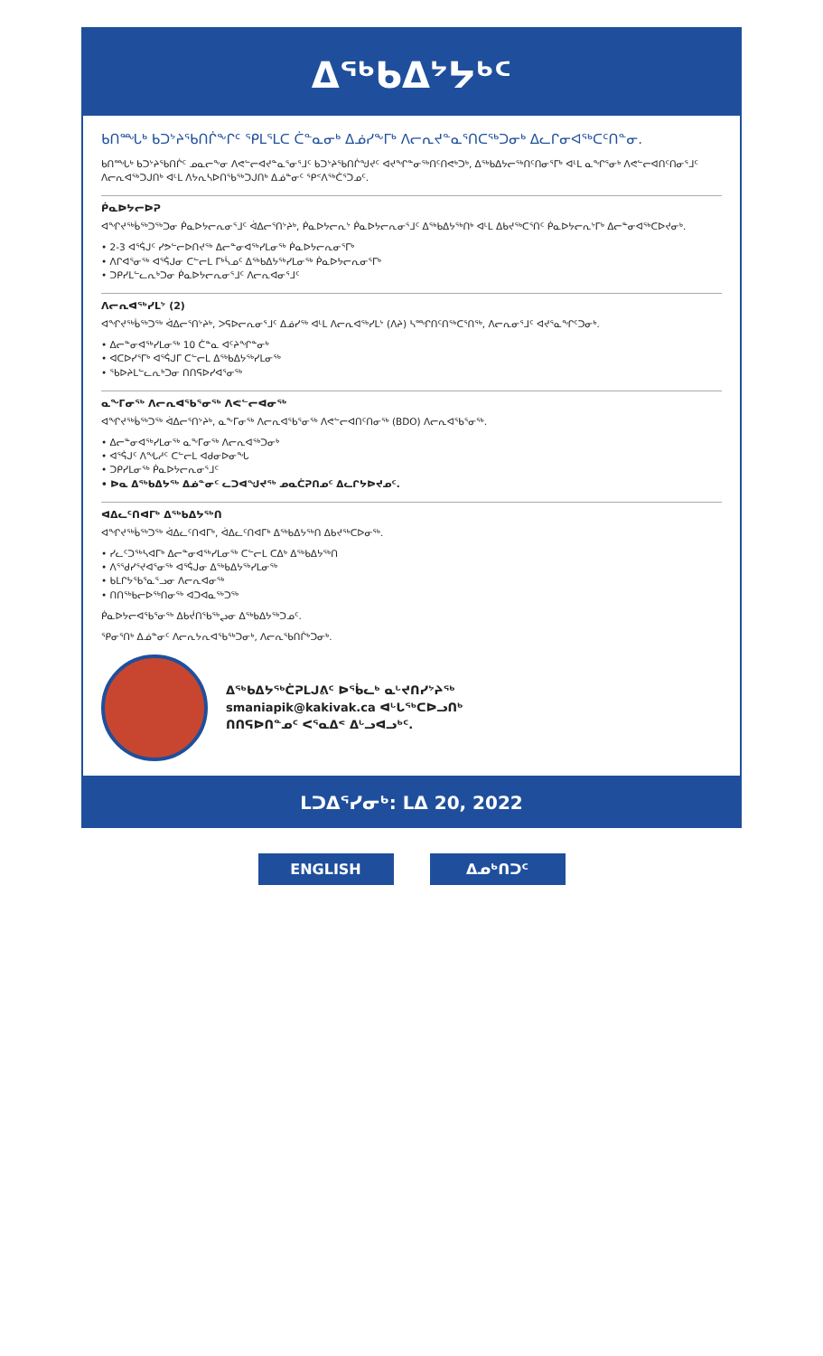ᐃᖅᑲᐃᔾᔭᒃᑦ
ᑲᑎᙵᒃ ᑲᑐᔾᔨᖃᑎᒌᖕᒋᑦ ᕿᒪᕐᒪᑕ ᑖᓐᓇᓂᒃ ᐃᓅᓯᖕᒥᒃ ᐱᓕᕆᔪᓐᓇᕐᑎᑕᖅᑐᓂᒃ ᐃᓚᒋᓂᐊᖅᑕᑦᑎᓐᓂ.
ᑲᑎᙵᒃ ᑲᑐᔾᔨᖃᑎᒌᑦ ᓄᓇᓕᖕᓂ ᐱᕙᓪᓕᐊᔪᓐᓇᕐᓂᕐᒧᑦ ᑲᑐᔾᔨᖃᑎᒌᖑᔪᑦ ᐊᔪᖏᓐᓂᖅᑎᑦᑎᕙᒃᑐᒃ, ᐃᖅᑲᐃᔭᓕᖅᑎᑦᑎᓂᕐᒥᒃ ᐊᒻᒪ ᓇᖏᕐᓂᒃ ᐱᕙᓪᓕᐊᑎᑦᑎᓂᕐᒧᑦ ᐱᓕᕆᐊᖅᑐᒍᑎᒃ ᐊᒻᒪ ᐱᔭᕆᓴᐅᑎᖃᖅᑐᒍᑎᒃ ᐃᓅᓐᓂᑦ ᕿᑉᐱᖅᑖᕐᑐᓄᑦ.
ᑮᓇᐅᔭᓕᐅᕈ
ᐊᖏᔪᖅᑳᖅᑐᖅᑐᓂ ᑮᓇᐅᔭᓕᕆᓂᕐᒧᑦ ᐋᐃᓕᕐᑎᔾᔨᒃ, ᑮᓇᐅᔭᓕᕆᔾ ᑮᓇᐅᔭᓕᕆᓂᕐᒧᑦ ᐃᖅᑲᐃᔭᖅᑎᒃ ᐊᒻᒪ ᐃᑲᔪᖅᑕᕐᑎᑦ ᑮᓇᐅᔭᓕᕆᔾᒥᒃ ᐃᓕᓐᓂᐊᖅᑕᐅᔪᓂᒃ.
• 2-3 ᐊᕐᕌᒍᑦ ᓯᕗᓪᓕᐅᑎᔪᖅ ᐃᓕᓐᓂᐊᖅᓯᒪᓂᖅ ᑮᓇᐅᔭᓕᕆᓂᕐᒥᒃ
• ᐱᒋᐊᕐᓂᖅ ᐊᕐᕌᒍᓂ ᑕᓪᓕᒪ ᒥᒃᓵᓄᑦ ᐃᖅᑲᐃᔭᖅᓯᒪᓂᖅ ᑮᓇᐅᔭᓕᕆᓂᕐᒥᒃ
• ᑐᑭᓯᒪᓪᓚᕆᒃᑐᓂ ᑮᓇᐅᔭᓕᕆᓂᕐᒧᑦ ᐱᓕᕆᐊᓂᕐᒧᑦ
ᐱᓕᕆᐊᖅᓯᒪᔾ (2)
ᐊᖏᔪᖅᑳᖅᑐᖅ ᐋᐃᓕᕐᑎᔾᔨᒃ, ᐳᕋᐅᓕᕆᓂᕐᒧᑦ ᐃᓅᓯᖅ ᐊᒻᒪ ᐱᓕᕆᐊᖅᓯᒪᔾ (ᐱᔨ) ᓴᙱᑎᑦᑎᖅᑕᕐᑎᖅ, ᐱᓕᕆᓂᕐᒧᑦ ᐊᔪᕐᓇᖏᑦᑐᓂᒃ.
• ᐃᓕᓐᓂᐊᖅᓯᒪᓂᖅ 10 ᑖᓐᓇ ᐊᑦᔨᖏᓐᓂᒃ
• ᐊᑕᐅᓯᕐᒥᒃ ᐊᕐᕌᒍᒥ ᑕᓪᓕᒪ ᐃᖅᑲᐃᔭᖅᓯᒪᓂᖅ
• ᖃᐅᔨᒪᓪᓚᕆᒃᑐᓂ ᑎᑎᕋᐅᓯᐊᕐᓂᖅ
ᓇᖕᒥᓂᖅ ᐱᓕᕆᐊᖃᕐᓂᖅ ᐱᕙᓪᓕᐊᓂᖅ
ᐊᖏᔪᖅᑳᖅᑐᖅ ᐋᐃᓕᕐᑎᔾᔨᒃ, ᓇᖕᒥᓂᖅ ᐱᓕᕆᐊᖃᕐᓂᖅ ᐱᕙᓪᓕᐊᑎᑦᑎᓂᖅ (BDO) ᐱᓕᕆᐊᖃᕐᓂᖅ.
• ᐃᓕᓐᓂᐊᖅᓯᒪᓂᖅ ᓇᖕᒥᓂᖅ ᐱᓕᕆᐊᖅᑐᓂᒃ
• ᐊᕐᕌᒍᑦ ᐱᖓᓱᑦ ᑕᓪᓕᒪ ᐊᑯᓂᐅᓂᖓ
• ᑐᑭᓯᒪᓂᖅ ᑮᓇᐅᔭᓕᕆᓂᕐᒧᑦ
• ᐅᓇ ᐃᖅᑲᐃᔭᖅ ᐃᓅᓐᓂᑦ ᓚᑐᐊᖑᔪᖅ ᓄᓇᑖᕈᑎᓄᑦ ᐃᓚᒋᔭᐅᔪᓄᑦ.
ᐊᐃᓚᑦᑎᐊᒥᒃ ᐃᖅᑲᐃᔭᖅᑎ
ᐊᖏᔪᖅᑳᖅᑐᖅ ᐋᐃᓚᑦᑎᐊᒥᒃ, ᐋᐃᓚᑦᑎᐊᒥᒃ ᐃᖅᑲᐃᔭᖅᑎ ᐃᑲᔪᖅᑕᐅᓂᖅ.
• ᓯᓚᑦᑐᖅᓴᐊᒥᒃ ᐃᓕᓐᓂᐊᖅᓯᒪᓂᖅ ᑕᓪᓕᒪ ᑕᐃᒃ ᐃᖅᑲᐃᔭᖅᑎ
• ᐱᕐᖁᓯᕐᔪᐊᕐᓂᖅ ᐊᕐᕌᒍᓂ ᐃᖅᑲᐃᔭᖅᓯᒪᓂᖅ
• ᑲᒪᒋᔭᖃᕐᓇᕐᓗᓂ ᐱᓕᕆᐊᓂᖅ
• ᑎᑎᖅᑲᓕᐅᖅᑎᓂᖅ ᐊᑐᐊᓇᖅᑐᖅ
ᑮᓇᐅᔭᓕᐊᖃᕐᓂᖅ ᐃᑲᔫᑎᖃᖅᖢᓂ ᐃᖅᑲᐃᔭᖅᑐᓄᑦ.
ᕿᓂᕐᑎᒃ ᐃᓅᓐᓂᑦ ᐱᓕᕆᔭᕆᐊᖃᖅᑐᓂᒃ, ᐱᓕᕆᖃᑎᒌᒃᑐᓂᒃ.
ᐃᖅᑲᐃᔭᖅᑖᕈᒪᒍᕕᑦ ᐅᖄᓚᒃ ᓇᒡᔪᑎᓯᔾᔨᖅ
smaniapik@kakivak.ca ᐊᒡᒐᖅᑕᐅᓗᑎᒃ
ᑎᑎᕋᐅᑎᓐᓄᑦ ᐸᕐᓇᐃᕝ ᐃᒡᓗᐊᓗᒃᑦ.
ᒪᑐᐃᕐᓯᓂᒃ: ᒪᐃ 20, 2022
ENGLISH ᐃᓄᒃᑎᑐᑦ